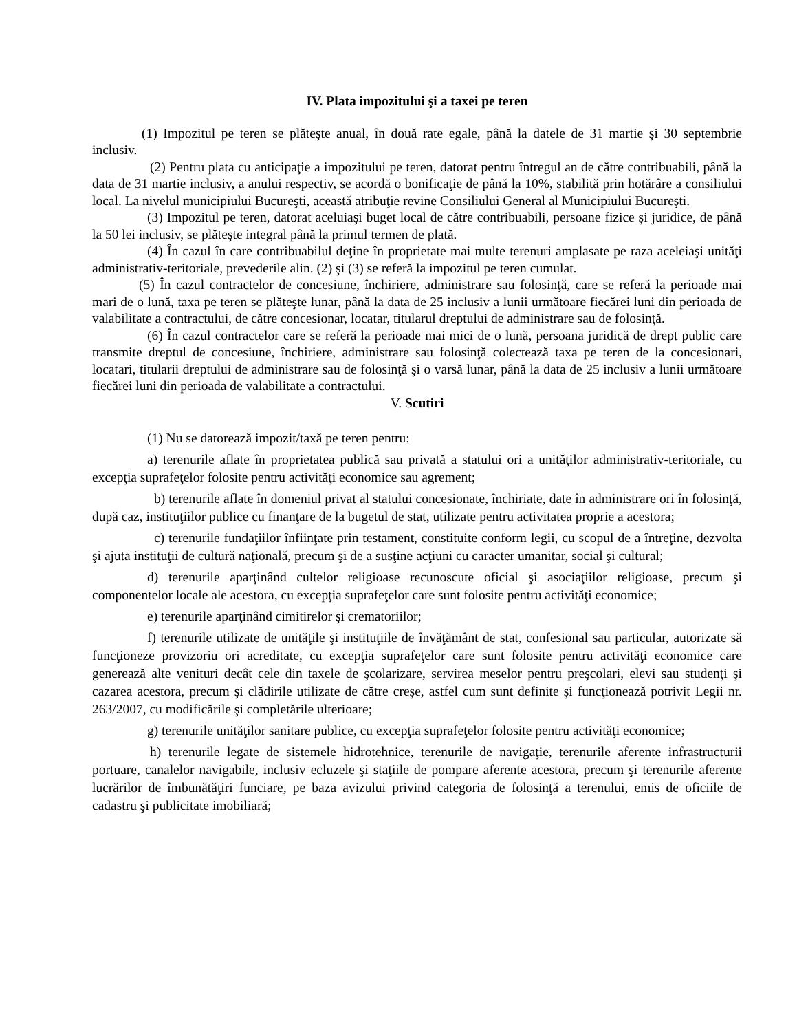IV. Plata impozitului şi a taxei pe teren
(1) Impozitul pe teren se plăteşte anual, în două rate egale, până la datele de 31 martie şi 30 septembrie inclusiv.
(2) Pentru plata cu anticipaţie a impozitului pe teren, datorat pentru întregul an de către contribuabili, până la data de 31 martie inclusiv, a anului respectiv, se acordă o bonificaţie de până la 10%, stabilită prin hotărâre a consiliului local. La nivelul municipiului Bucureşti, această atribuţie revine Consiliului General al Municipiului Bucureşti.
(3) Impozitul pe teren, datorat aceluiaşi buget local de către contribuabili, persoane fizice şi juridice, de până la 50 lei inclusiv, se plăteşte integral până la primul termen de plată.
(4) În cazul în care contribuabilul deţine în proprietate mai multe terenuri amplasate pe raza aceleiaşi unităţi administrativ-teritoriale, prevederile alin. (2) şi (3) se referă la impozitul pe teren cumulat.
(5) În cazul contractelor de concesiune, închiriere, administrare sau folosinţă, care se referă la perioade mai mari de o lună, taxa pe teren se plăteşte lunar, până la data de 25 inclusiv a lunii următoare fiecărei luni din perioada de valabilitate a contractului, de către concesionar, locatar, titularul dreptului de administrare sau de folosinţă.
(6) În cazul contractelor care se referă la perioade mai mici de o lună, persoana juridică de drept public care transmite dreptul de concesiune, închiriere, administrare sau folosinţă colectează taxa pe teren de la concesionari, locatari, titularii dreptului de administrare sau de folosinţă şi o varsă lunar, până la data de 25 inclusiv a lunii următoare fiecărei luni din perioada de valabilitate a contractului.
V. Scutiri
(1) Nu se datorează impozit/taxă pe teren pentru:
a) terenurile aflate în proprietatea publică sau privată a statului ori a unităţilor administrativ-teritoriale, cu excepţia suprafeţelor folosite pentru activităţi economice sau agrement;
b) terenurile aflate în domeniul privat al statului concesionate, închiriate, date în administrare ori în folosinţă, după caz, instituţiilor publice cu finanţare de la bugetul de stat, utilizate pentru activitatea proprie a acestora;
c) terenurile fundaţiilor înfiinţate prin testament, constituite conform legii, cu scopul de a întreţine, dezvolta şi ajuta instituţii de cultură naţională, precum şi de a susţine acţiuni cu caracter umanitar, social şi cultural;
d) terenurile aparţinând cultelor religioase recunoscute oficial şi asociaţiilor religioase, precum şi componentelor locale ale acestora, cu excepţia suprafeţelor care sunt folosite pentru activităţi economice;
e) terenurile aparţinând cimitirelor şi crematoriilor;
f) terenurile utilizate de unităţile şi instituţiile de învăţământ de stat, confesional sau particular, autorizate să funcţioneze provizoriu ori acreditate, cu excepţia suprafeţelor care sunt folosite pentru activităţi economice care generează alte venituri decât cele din taxele de şcolarizare, servirea meselor pentru preşcolari, elevi sau studenţi şi cazarea acestora, precum şi clădirile utilizate de către creşe, astfel cum sunt definite şi funcţionează potrivit Legii nr. 263/2007, cu modificările şi completările ulterioare;
g) terenurile unităţilor sanitare publice, cu excepţia suprafeţelor folosite pentru activităţi economice;
h) terenurile legate de sistemele hidrotehnice, terenurile de navigaţie, terenurile aferente infrastructurii portuare, canalelor navigabile, inclusiv ecluzele şi staţiile de pompare aferente acestora, precum şi terenurile aferente lucrărilor de îmbunătăţiri funciare, pe baza avizului privind categoria de folosinţă a terenului, emis de oficiile de cadastru şi publicitate imobiliară;